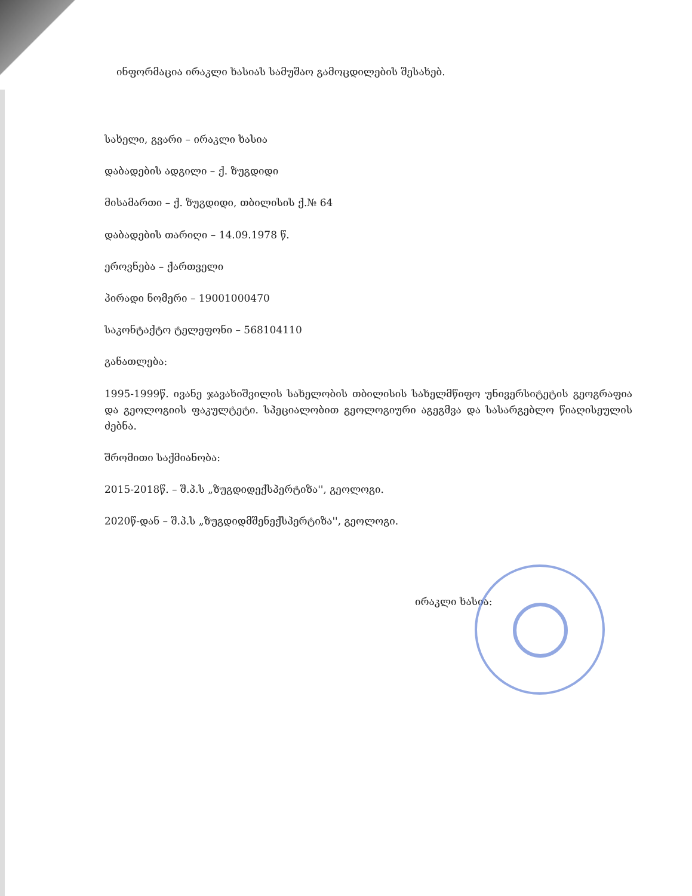ინფორმაცია ირაკლი ხასიას სამუშაო გამოცდილების შესახებ.
სახელი, გვარი – ირაკლი ხასია
დაბადების ადგილი – ქ. ზუგდიდი
მისამართი – ქ. ზუგდიდი, თბილისის ქ.№ 64
დაბადების თარიღი – 14.09.1978 წ.
ეროვნება – ქართველი
პირადი ნომერი – 19001000470
საკონტაქტო ტელეფონი – 568104110
განათლება:
1995-1999წ. ივანე ჯავახიშვილის სახელობის თბილისის სახელმწიფო უნივერსიტეტის გეოგრაფია და გეოლოგიის ფაკულტეტი. სპეციალობით გეოლოგიური აგეგმვა და სასარგებლო წიაღისეულის ძებნა.
შრომითი საქმიანობა:
2015-2018წ. – შ.პ.ს „ზუგდიდექსპერტიზა'', გეოლოგი.
2020წ-დან – შ.პ.ს „ზუგდიდმშენექსპერტიზა'', გეოლოგი.
ირაკლი ხასია: